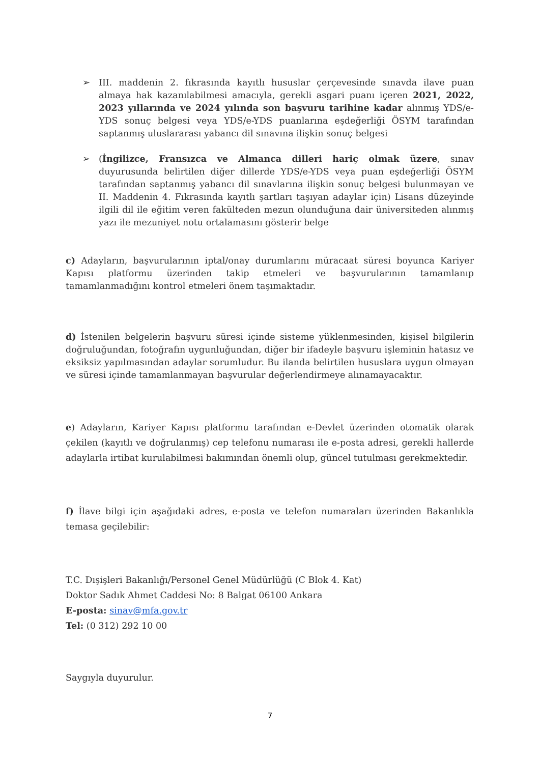➢ III. maddenin 2. fıkrasında kayıtlı hususlar çerçevesinde sınavda ilave puan almaya hak kazanılabilmesi amacıyla, gerekli asgari puanı içeren 2021, 2022, 2023 yıllarında ve 2024 yılında son başvuru tarihine kadar alınmış YDS/e-YDS sonuç belgesi veya YDS/e-YDS puanlarına eşdeğerliği ÖSYM tarafından saptanmış uluslararası yabancı dil sınavına ilişkin sonuç belgesi
➢ (İngilizce, Fransızca ve Almanca dilleri hariç olmak üzere, sınav duyurusunda belirtilen diğer dillerde YDS/e-YDS veya puan eşdeğerliği ÖSYM tarafından saptanmış yabancı dil sınavlarına ilişkin sonuç belgesi bulunmayan ve II. Maddenin 4. Fıkrasında kayıtlı şartları taşıyan adaylar için) Lisans düzeyinde ilgili dil ile eğitim veren fakülteden mezun olunduğuna dair üniversiteden alınmış yazı ile mezuniyet notu ortalamasını gösterir belge
c) Adayların, başvurularının iptal/onay durumlarını müracaat süresi boyunca Kariyer Kapısı platformu üzerinden takip etmeleri ve başvurularının tamamlanıp tamamlanmadığını kontrol etmeleri önem taşımaktadır.
d) İstenilen belgelerin başvuru süresi içinde sisteme yüklenmesinden, kişisel bilgilerin doğruluğundan, fotoğrafın uygunluğundan, diğer bir ifadeyle başvuru işleminin hatasız ve eksiksiz yapılmasından adaylar sorumludur. Bu ilanda belirtilen hususlara uygun olmayan ve süresi içinde tamamlanmayan başvurular değerlendirmeye alınamayacaktır.
e) Adayların, Kariyer Kapısı platformu tarafından e-Devlet üzerinden otomatik olarak çekilen (kayıtlı ve doğrulanmış) cep telefonu numarası ile e-posta adresi, gerekli hallerde adaylarla irtibat kurulabilmesi bakımından önemli olup, güncel tutulması gerekmektedir.
f) İlave bilgi için aşağıdaki adres, e-posta ve telefon numaraları üzerinden Bakanlıkla temasa geçilebilir:
T.C. Dışişleri Bakanlığı/Personel Genel Müdürlüğü (C Blok 4. Kat)
Doktor Sadık Ahmet Caddesi No: 8 Balgat 06100 Ankara
E-posta: sinav@mfa.gov.tr
Tel: (0 312) 292 10 00
Saygıyla duyurulur.
7